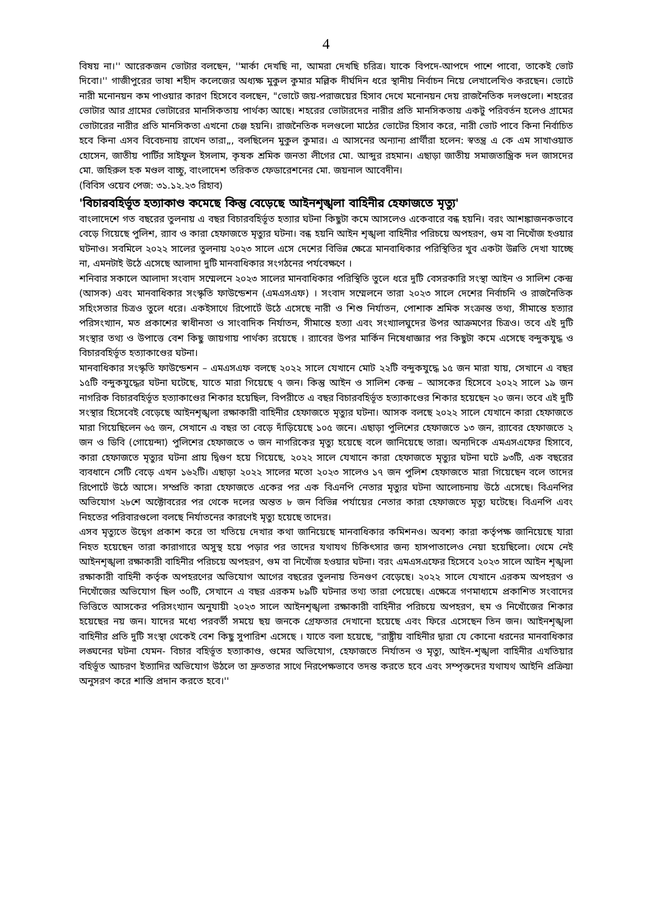4
বিষয় না।'' আরেকজন ভোটার বলছেন, ''মার্কা দেখছি না, আমরা দেখছি চরিত্র। যাকে বিপদে-আপদে পাশে পাবো, তাকেই ভোট দিবো।'' গাজীপুরের ভাষা শহীদ কলেজের অধ্যক্ষ মুকুল কুমার মল্লিক দীর্ঘদিন ধরে স্থানীয় নির্বাচন নিয়ে লেখালেখিও করছেন। ভোটে নারী মনোনয়ন কম পাওয়ার কারণ হিসেবে বলছেন, "ভোটে জয়-পরাজয়ের হিসাব দেখে মনোনয়ন দেয় রাজনৈতিক দলগুলো। শহরের ভোটার আর গ্রামের ভোটারের মানসিকতায় পার্থক্য আছে। শহরের ভোটারদের নারীর প্রতি মানসিকতায় একটু পরিবর্তন হলেও গ্রামের ভোটারের নারীর প্রতি মানসিকতা এখনো চেঞ্জ হয়নি। রাজনৈতিক দলগুলো মাঠের ভোটের হিসাব করে, নারী ভোট পাবে কিনা নির্বাচিত হবে কিনা এসব বিবেচনায় রাখেন তারা„, বলছিলেন মুকুল কুমার। এ আসনের অন্যান্য প্রার্থীরা হলেন: স্বতন্ত্র এ কে এম সাখাওয়াত হোসেন, জাতীয় পার্টির সাইফুল ইসলাম, কৃষক শ্রমিক জনতা লীগের মো. আব্দুর রহমান। এছাড়া জাতীয় সমাজতান্ত্রিক দল জাসদের মো. জহিরুল হক মণ্ডল বাচ্চু, বাংলাদেশ তরিকত ফেডারেশনের মো. জয়নাল আবেদীন।
(বিবিস ওয়েব পেজ: ৩১.১২.২৩ রিহাব)
'বিচারবহির্ভূত হত্যাকাণ্ড কমেছে কিন্তু বেড়েছে আইনশৃঙ্খলা বাহিনীর হেফাজতে মৃত্যু'
বাংলাদেশে গত বছরের তুলনায় এ বছর বিচারবহির্ভূত হত্যার ঘটনা কিছুটা কমে আসলেও একেবারে বন্ধ হয়নি। বরং আশঙ্কাজনকভাবে বেড়ে গিয়েছে পুলিশ, র‍্যাব ও কারা হেফাজতে মৃত্যুর ঘটনা। বন্ধ হয়নি আইন শৃঙ্খলা বাহিনীর পরিচয়ে অপহরণ, গুম বা নিখোঁজ হওয়ার ঘটনাও। সবমিলে ২০২২ সালের তুলনায় ২০২৩ সালে এসে দেশের বিভিন্ন ক্ষেত্রে মানবাধিকার পরিস্থিতির খুব একটা উন্নতি দেখা যাচ্ছে না, এমনটাই উঠে এসেছে আলাদা দুটি মানবাধিকার সংগঠনের পর্যবেক্ষণে ।
শনিবার সকালে আলাদা সংবাদ সম্মেলনে ২০২৩ সালের মানবাধিকার পরিস্থিতি তুলে ধরে দুটি বেসরকারি সংস্থা আইন ও সালিশ কেন্দ্র (আসক) এবং মানবাধিকার সংস্কৃতি ফাউন্ডেশন (এমএসএফ) । সংবাদ সম্মেলনে তারা ২০২৩ সালে দেশের নির্বাচনি ও রাজনৈতিক সহিংসতার চিত্রও তুলে ধরে। একইসাথে রিপোর্টে উঠে এসেছে নারী ও শিশু নির্যাতন, পোশাক শ্রমিক সংক্রান্ত তথ্য, সীমান্তে হত্যার পরিসংখ্যান, মত প্রকাশের স্বাধীনতা ও সাংবাদিক নির্যাতন, সীমান্তে হত্যা এবং সংখ্যালঘুদের উপর আক্রমণের চিত্রও। তবে এই দুটি সংস্থার তথ্য ও উপাত্তে বেশ কিছু জায়গায় পার্থক্য রয়েছে । র‍্যাবের উপর মার্কিন নিষেধাজ্ঞার পর কিছুটা কমে এসেছে বন্দুকযুদ্ধ ও বিচারবহির্ভূত হত্যাকাণ্ডের ঘটনা।
মানবাধিকার সংস্কৃতি ফাউন্ডেশন – এমএসএফ বলছে ২০২২ সালে যেখানে মোট ২২টি বন্দুকযুদ্ধে ১৫ জন মারা যায়, সেখানে এ বছর ১৫টি বন্দুকযুদ্ধের ঘটনা ঘটেছে, যাতে মারা গিয়েছে ৭ জন। কিন্তু আইন ও সালিশ কেন্দ্র – আসকের হিসেবে ২০২২ সালে ১৯ জন নাগরিক বিচারবহির্ভূত হত্যাকাণ্ডের শিকার হয়েছিল, বিপরীতে এ বছর বিচারবহির্ভূত হত্যাকাণ্ডের শিকার হয়েছেন ২০ জন। তবে এই দুটি সংস্থার হিসেবেই বেড়েছে আইনশৃঙ্খলা রক্ষাকারী বাহিনীর হেফাজতে মৃত্যুর ঘটনা। আসক বলছে ২০২২ সালে যেখানে কারা হেফাজতে মারা গিয়েছিলেন ৬৫ জন, সেখানে এ বছর তা বেড়ে দাঁড়িয়েছে ১০৫ জনে। এছাড়া পুলিশের হেফাজতে ১৩ জন, র‍্যাবের হেফাজতে ২ জন ও ডিবি (গোয়েন্দা) পুলিশের হেফাজতে ৩ জন নাগরিকের মৃত্যু হয়েছে বলে জানিয়েছে তারা। অন্যদিকে এমএসএফের হিসাবে, কারা হেফাজতে মৃত্যুর ঘটনা প্রায় দ্বিগুণ হয়ে গিয়েছে, ২০২২ সালে যেখানে কারা হেফাজতে মৃত্যুর ঘটনা ঘটে ৯৩টি, এক বছরের ব্যবধানে সেটি বেড়ে এখন ১৬২টি। এছাড়া ২০২২ সালের মতো ২০২৩ সালেও ১৭ জন পুলিশ হেফাজতে মারা গিয়েছেন বলে তাদের রিপোর্টে উঠে আসে। সম্প্রতি কারা হেফাজতে একের পর এক বিএনপি নেতার মৃত্যুর ঘটনা আলোচনায় উঠে এসেছে। বিএনপির অভিযোগ ২৮শে অক্টোবরের পর থেকে দলের অন্তত ৮ জন বিভিন্ন পর্যায়ের নেতার কারা হেফাজতে মৃত্যু ঘটেছে। বিএনপি এবং নিহতের পরিবারগুলো বলছে নির্যাতনের কারণেই মৃত্যু হয়েছে তাদের।
এসব মৃত্যুতে উদ্বেগ প্রকাশ করে তা খতিয়ে দেখার কথা জানিয়েছে মানবাধিকার কমিশনও। অবশ্য কারা কর্তৃপক্ষ জানিয়েছে যারা নিহত হয়েছেন তারা কারাগারে অসুস্থ হয়ে পড়ার পর তাদের যথাযথ চিকিৎসার জন্য হাসপাতালেও নেয়া হয়েছিলো। থেমে নেই আইনশৃঙ্খলা রক্ষাকারী বাহিনীর পরিচয়ে অপহরণ, গুম বা নিখোঁজ হওয়ার ঘটনা। বরং এমএসএফের হিসেবে ২০২৩ সালে আইন শৃঙ্খলা রক্ষাকারী বাহিনী কর্তৃক অপহরণের অভিযোগ আগের বছরের তুলনায় তিনগুণ বেড়েছে। ২০২২ সালে যেখানে এরকম অপহরণ ও নিখোঁজের অভিযোগ ছিল ৩০টি, সেখানে এ বছর এরকম ৮৯টি ঘটনার তথ্য তারা পেয়েছে। এক্ষেত্রে গণমাধ্যমে প্রকাশিত সংবাদের ভিত্তিতে আসকের পরিসংখ্যান অনুযায়ী ২০২৩ সালে আইনশৃঙ্খলা রক্ষাকারী বাহিনীর পরিচয়ে অপহরণ, হুম ও নিখোঁজের শিকার হয়েছের নয় জন। যাদের মধ্যে পরবর্তী সময়ে ছয় জনকে গ্রেফতার দেখানো হয়েছে এবং ফিরে এসেছেন তিন জন। আইনশৃঙ্খলা বাহিনীর প্রতি দুটি সংস্থা থেকেই বেশ কিছু সুপারিশ এসেছে । যাতে বলা হয়েছে, "রাষ্ট্রীয় বাহিনীর দ্বারা যে কোনো ধরনের মানবাধিকার লঙ্ঘনের ঘটনা যেমন- বিচার বহির্ভূত হত্যাকাণ্ড, গুমের অভিযোগ, হেফাজতে নির্যাতন ও মৃত্যু, আইন-শৃঙ্খলা বাহিনীর এখতিয়ার বহির্ভূত আচরণ ইত্যাদির অভিযোগ উঠলে তা দ্রুততার সাথে নিরপেক্ষভাবে তদন্ত করতে হবে এবং সম্পৃক্তদের যথাযথ আইনি প্রক্রিয়া অনুসরণ করে শাস্তি প্রদান করতে হবে।''